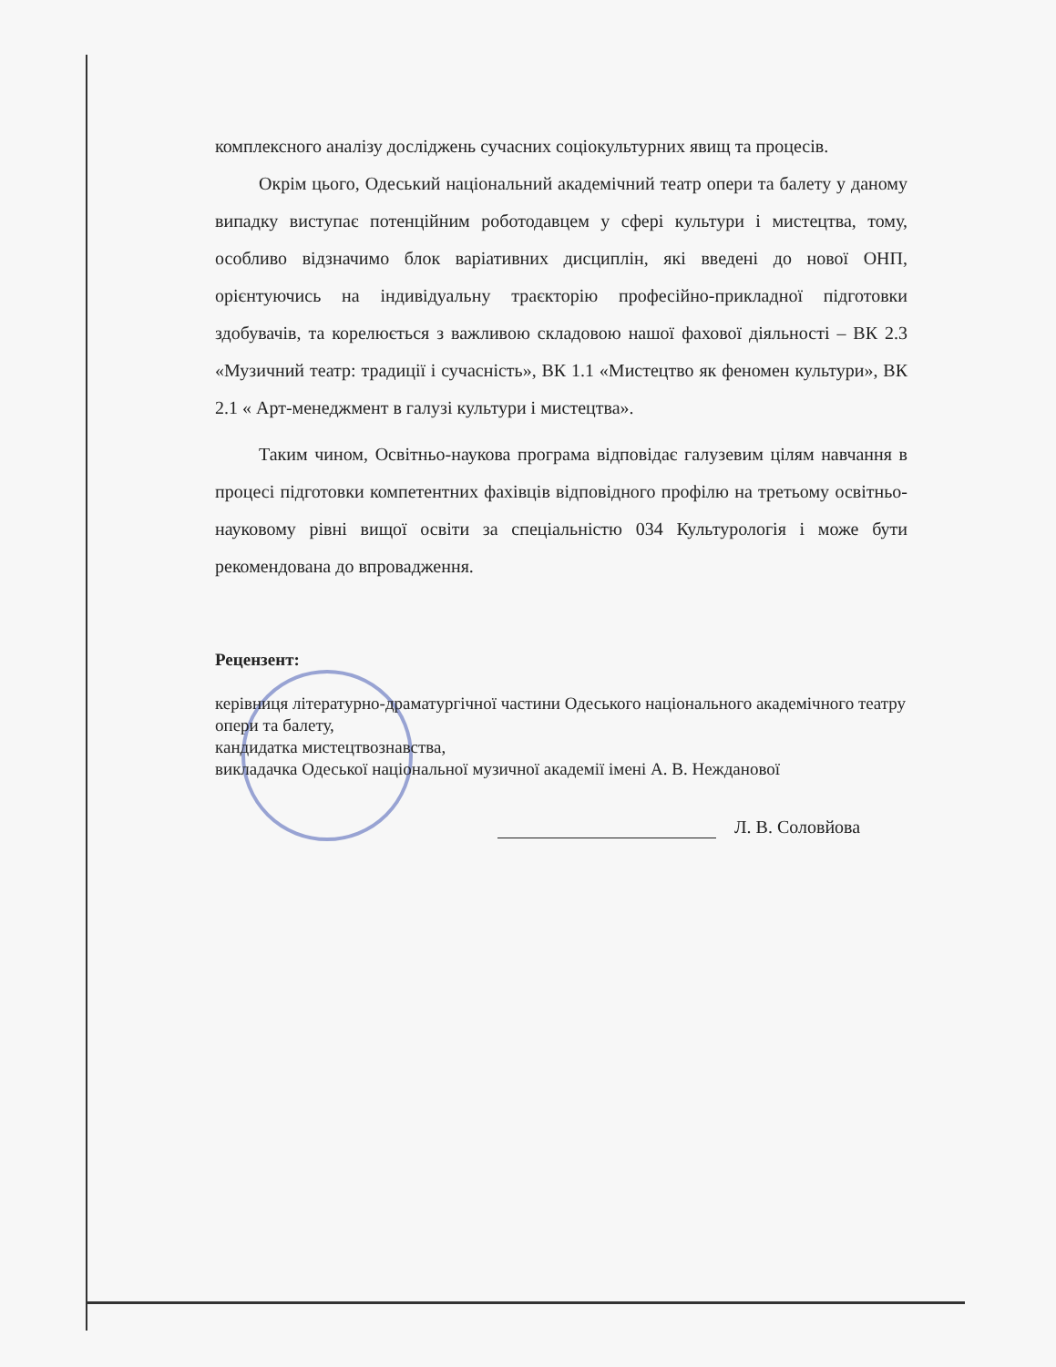комплексного аналізу досліджень сучасних соціокультурних явищ та процесів.
Окрім цього, Одеський національний академічний театр опери та балету у даному випадку виступає потенційним роботодавцем у сфері культури і мистецтва, тому, особливо відзначимо блок варіативних дисциплін, які введені до нової ОНП, орієнтуючись на індивідуальну траєкторію професійно-прикладної підготовки здобувачів, та корелюється з важливою складовою нашої фахової діяльності – ВК 2.3 «Музичний театр: традиції і сучасність», ВК 1.1 «Мистецтво як феномен культури», ВК 2.1 « Арт-менеджмент в галузі культури і мистецтва».
Таким чином, Освітньо-наукова програма відповідає галузевим цілям навчання в процесі підготовки компетентних фахівців відповідного профілю на третьому освітньо-науковому рівні вищої освіти за спеціальністю 034 Культурологія і може бути рекомендована до впровадження.
Рецензент:
керівниця літературно-драматургічної частини Одеського національного академічного театру опери та балету,
кандидатка мистецтвознавства,
викладачка Одеської національної музичної академії імені А. В. Нежданової
Л. В. Соловйова